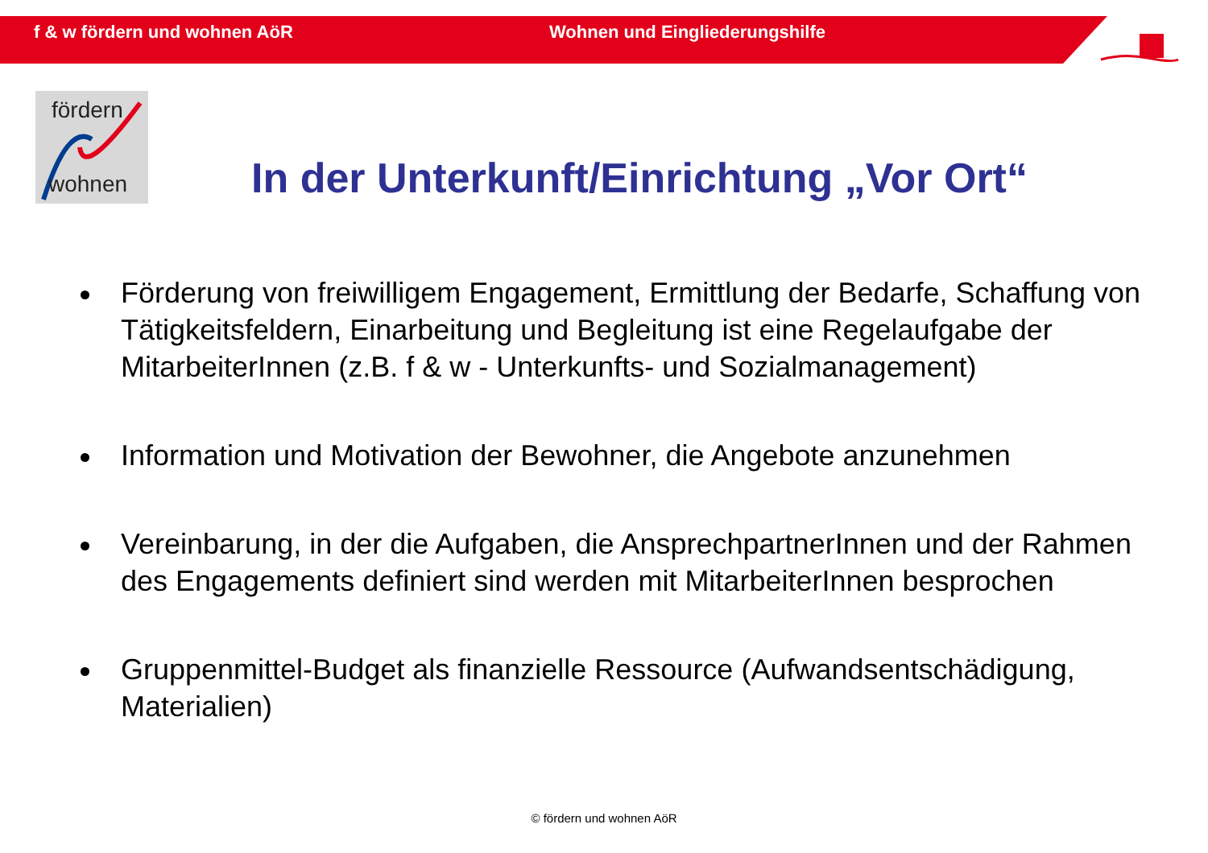f & w fördern und wohnen AöR Wohnen und Eingliederungshilfe
fördern
wohnen
In der Unterkunft/Einrichtung „Vor Ort“
Förderung von freiwilligem Engagement, Ermittlung der Bedarfe, Schaffung von Tätigkeitsfeldern, Einarbeitung und Begleitung ist eine Regelaufgabe der MitarbeiterInnen (z.B. f & w - Unterkunfts- und Sozialmanagement)
Information und Motivation der Bewohner, die Angebote anzunehmen
Vereinbarung, in der die Aufgaben, die AnsprechpartnerInnen und der Rahmen des Engagements definiert sind werden mit MitarbeiterInnen besprochen
Gruppenmittel-Budget als finanzielle Ressource (Aufwandsentschädigung, Materialien)
© fördern und wohnen AöR